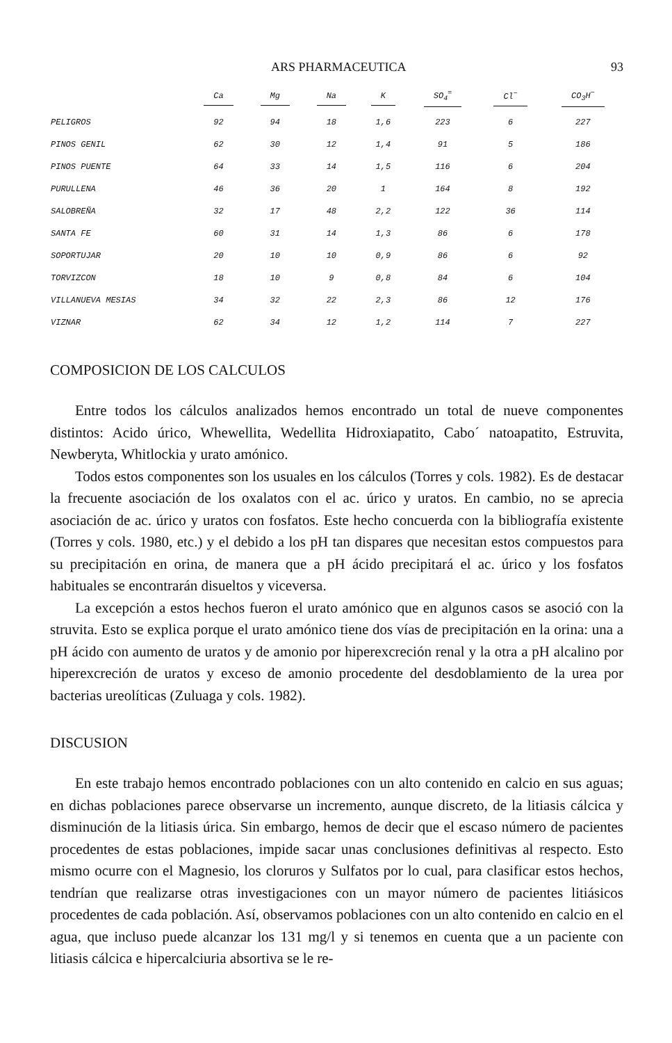ARS PHARMACEUTICA 93
| | Ca | Mg | Na | K | SO<sub>4</sub><sup>=</sup> | Cl<sup>−</sup> | CO<sub>3</sub>H<sup>−</sup> |
| --- | --- | --- | --- | --- | --- | --- | --- |
| PELIGROS | 92 | 94 | 18 | 1,6 | 223 | 6 | 227 |
| PINOS GENIL | 62 | 30 | 12 | 1,4 | 91 | 5 | 186 |
| PINOS PUENTE | 64 | 33 | 14 | 1,5 | 116 | 6 | 204 |
| PURULLENA | 46 | 36 | 20 | 1 | 164 | 8 | 192 |
| SALOBREÑA | 32 | 17 | 48 | 2,2 | 122 | 36 | 114 |
| SANTA FE | 60 | 31 | 14 | 1,3 | 86 | 6 | 178 |
| SOPORTUJAR | 20 | 10 | 10 | 0,9 | 86 | 6 | 92 |
| TORVIZCON | 18 | 10 | 9 | 0,8 | 84 | 6 | 104 |
| VILLANUEVA MESIAS | 34 | 32 | 22 | 2,3 | 86 | 12 | 176 |
| VIZNAR | 62 | 34 | 12 | 1,2 | 114 | 7 | 227 |
COMPOSICION DE LOS CALCULOS
Entre todos los cálculos analizados hemos encontrado un total de nueve componentes distintos: Acido úrico, Whewellita, Wedellita Hidroxiapatito, Cabo´ natoapatito, Estruvita, Newberyta, Whitlockia y urato amónico.
Todos estos componentes son los usuales en los cálculos (Torres y cols. 1982). Es de destacar la frecuente asociación de los oxalatos con el ac. úrico y uratos. En cambio, no se aprecia asociación de ac. úrico y uratos con fosfatos. Este hecho concuerda con la bibliografía existente (Torres y cols. 1980, etc.) y el debido a los pH tan dispares que necesitan estos compuestos para su precipitación en orina, de manera que a pH ácido precipitará el ac. úrico y los fosfatos habituales se encontrarán disueltos y viceversa.
La excepción a estos hechos fueron el urato amónico que en algunos casos se asoció con la struvita. Esto se explica porque el urato amónico tiene dos vías de precipitación en la orina: una a pH ácido con aumento de uratos y de amonio por hiperexcreción renal y la otra a pH alcalino por hiperexcreción de uratos y exceso de amonio procedente del desdoblamiento de la urea por bacterias ureolíticas (Zuluaga y cols. 1982).
DISCUSION
En este trabajo hemos encontrado poblaciones con un alto contenido en calcio en sus aguas; en dichas poblaciones parece observarse un incremento, aunque discreto, de la litiasis cálcica y disminución de la litiasis úrica. Sin embargo, hemos de decir que el escaso número de pacientes procedentes de estas poblaciones, impide sacar unas conclusiones definitivas al respecto. Esto mismo ocurre con el Magnesio, los cloruros y Sulfatos por lo cual, para clasificar estos hechos, tendrían que realizarse otras investigaciones con un mayor número de pacientes litiásicos procedentes de cada población. Así, observamos poblaciones con un alto contenido en calcio en el agua, que incluso puede alcanzar los 131 mg/l y si tenemos en cuenta que a un paciente con litiasis cálcica e hipercalciuria absortiva se le re-